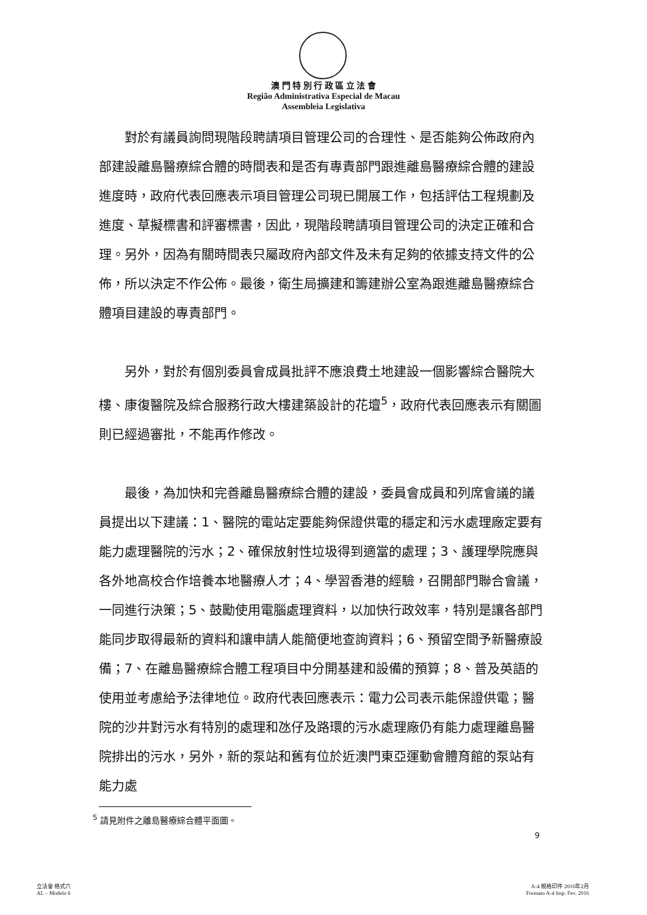澳 門 特 別 行 政 區 立 法 會
Região Administrativa Especial de Macau
Assembleia Legislativa
對於有議員詢問現階段聘請項目管理公司的合理性、是否能夠公佈政府內部建設離島醫療綜合體的時間表和是否有專責部門跟進離島醫療綜合體的建設進度時，政府代表回應表示項目管理公司現已開展工作，包括評估工程規劃及進度、草擬標書和評審標書，因此，現階段聘請項目管理公司的決定正確和合理。另外，因為有關時間表只屬政府內部文件及未有足夠的依據支持文件的公佈，所以決定不作公佈。最後，衛生局擴建和籌建辦公室為跟進離島醫療綜合體項目建設的專責部門。
另外，對於有個別委員會成員批評不應浪費土地建設一個影響綜合醫院大樓、康復醫院及綜合服務行政大樓建築設計的花壇<sup>5</sup>，政府代表回應表示有關圖則已經過審批，不能再作修改。
最後，為加快和完善離島醫療綜合體的建設，委員會成員和列席會議的議員提出以下建議：1、醫院的電站定要能夠保證供電的穩定和污水處理廠定要有能力處理醫院的污水；2、確保放射性垃圾得到適當的處理；3、護理學院應與各外地高校合作培養本地醫療人才；4、學習香港的經驗，召開部門聯合會議，一同進行決策；5、鼓勵使用電腦處理資料，以加快行政效率，特別是讓各部門能同步取得最新的資料和讓申請人能簡便地查詢資料；6、預留空間予新醫療設備；7、在離島醫療綜合體工程項目中分開基建和設備的預算；8、普及英語的使用並考慮給予法律地位。政府代表回應表示：電力公司表示能保證供電；醫院的沙井對污水有特別的處理和氹仔及路環的污水處理廠仍有能力處理離島醫院排出的污水，另外，新的泵站和舊有位於近澳門東亞運動會體育館的泵站有能力處
<sup>5</sup> 請見附件之離島醫療綜合體平面圖。
9
立法會 格式六
AL – Modelo 6
A-4 規格印件 2016年2月
Formato A-4 Imp. Fev. 2016